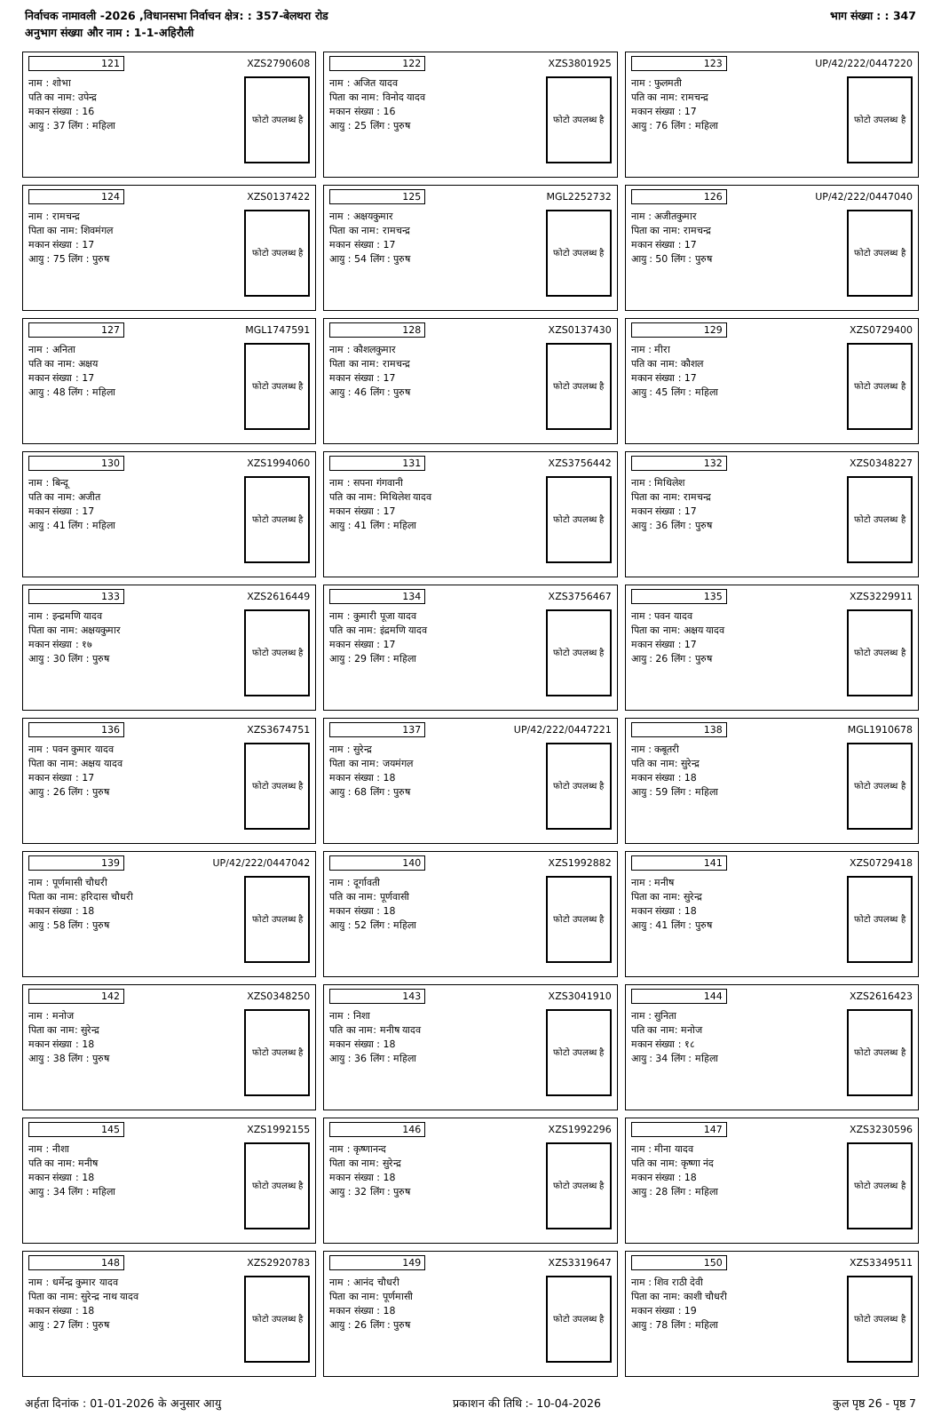निर्वाचक नामावली -2026 ,विधानसभा निर्वाचन क्षेत्र: : 357-बेलथरा रोड भाग संख्या : : 347
अनुभाग संख्या और नाम : 1-1-अहिरौली
| 121 XZS2790608 नाम : शोभा पति का नाम: उपेन्द्र मकान संख्या : 16 आयु : 37 लिंग : महिला फोटो उपलब्ध है | 122 XZS3801925 नाम : अजित यादव पिता का नाम: विनोद यादव मकान संख्या : 16 आयु : 25 लिंग : पुरुष फोटो उपलब्ध है | 123 UP/42/222/0447220 नाम : फुलमती पति का नाम: रामचन्द्र मकान संख्या : 17 आयु : 76 लिंग : महिला फोटो उपलब्ध है |
| 124 XZS0137422 नाम : रामचन्द्र पिता का नाम: शिवमंगल मकान संख्या : 17 आयु : 75 लिंग : पुरुष फोटो उपलब्ध है | 125 MGL2252732 नाम : अक्षयकुमार पिता का नाम: रामचन्द्र मकान संख्या : 17 आयु : 54 लिंग : पुरुष फोटो उपलब्ध है | 126 UP/42/222/0447040 नाम : अजीतकुमार पिता का नाम: रामचन्द्र मकान संख्या : 17 आयु : 50 लिंग : पुरुष फोटो उपलब्ध है |
| 127 MGL1747591 नाम : अनिता पति का नाम: अक्षय मकान संख्या : 17 आयु : 48 लिंग : महिला फोटो उपलब्ध है | 128 XZS0137430 नाम : कौशलकुमार पिता का नाम: रामचन्द्र मकान संख्या : 17 आयु : 46 लिंग : पुरुष फोटो उपलब्ध है | 129 XZS0729400 नाम : मीरा पति का नाम: कौशल मकान संख्या : 17 आयु : 45 लिंग : महिला फोटो उपलब्ध है |
| 130 XZS1994060 नाम : बिन्दू पति का नाम: अजीत मकान संख्या : 17 आयु : 41 लिंग : महिला फोटो उपलब्ध है | 131 XZS3756442 नाम : सपना गंगवानी पति का नाम: मिथिलेश यादव मकान संख्या : 17 आयु : 41 लिंग : महिला फोटो उपलब्ध है | 132 XZS0348227 नाम : मिथिलेश पिता का नाम: रामचन्द्र मकान संख्या : 17 आयु : 36 लिंग : पुरुष फोटो उपलब्ध है |
| 133 XZS2616449 नाम : इन्द्रमणि यादव पिता का नाम: अक्षयकुमार मकान संख्या : १७ आयु : 30 लिंग : पुरुष फोटो उपलब्ध है | 134 XZS3756467 नाम : कुमारी पूजा यादव पति का नाम: इंद्रमणि यादव मकान संख्या : 17 आयु : 29 लिंग : महिला फोटो उपलब्ध है | 135 XZS3229911 नाम : पवन यादव पिता का नाम: अक्षय यादव मकान संख्या : 17 आयु : 26 लिंग : पुरुष फोटो उपलब्ध है |
| 136 XZS3674751 नाम : पवन कुमार यादव पिता का नाम: अक्षय यादव मकान संख्या : 17 आयु : 26 लिंग : पुरुष फोटो उपलब्ध है | 137 UP/42/222/0447221 नाम : सुरेन्द्र पिता का नाम: जयमंगल मकान संख्या : 18 आयु : 68 लिंग : पुरुष फोटो उपलब्ध है | 138 MGL1910678 नाम : कबूतरी पति का नाम: सुरेन्द्र मकान संख्या : 18 आयु : 59 लिंग : महिला फोटो उपलब्ध है |
| 139 UP/42/222/0447042 नाम : पूर्णमासी चौधरी पिता का नाम: हरिदास चौधरी मकान संख्या : 18 आयु : 58 लिंग : पुरुष फोटो उपलब्ध है | 140 XZS1992882 नाम : दूर्गावती पति का नाम: पूर्णवासी मकान संख्या : 18 आयु : 52 लिंग : महिला फोटो उपलब्ध है | 141 XZS0729418 नाम : मनीष पिता का नाम: सुरेन्द्र मकान संख्या : 18 आयु : 41 लिंग : पुरुष फोटो उपलब्ध है |
| 142 XZS0348250 नाम : मनोज पिता का नाम: सुरेन्द्र मकान संख्या : 18 आयु : 38 लिंग : पुरुष फोटो उपलब्ध है | 143 XZS3041910 नाम : निशा पति का नाम: मनीष यादव मकान संख्या : 18 आयु : 36 लिंग : महिला फोटो उपलब्ध है | 144 XZS2616423 नाम : सुनिता पति का नाम: मनोज मकान संख्या : १८ आयु : 34 लिंग : महिला फोटो उपलब्ध है |
| 145 XZS1992155 नाम : नीशा पति का नाम: मनीष मकान संख्या : 18 आयु : 34 लिंग : महिला फोटो उपलब्ध है | 146 XZS1992296 नाम : कृष्णानन्द पिता का नाम: सुरेन्द्र मकान संख्या : 18 आयु : 32 लिंग : पुरुष फोटो उपलब्ध है | 147 XZS3230596 नाम : मीना यादव पति का नाम: कृष्णा नंद मकान संख्या : 18 आयु : 28 लिंग : महिला फोटो उपलब्ध है |
| 148 XZS2920783 नाम : धर्मेन्द्र कुमार यादव पिता का नाम: सुरेन्द्र नाथ यादव मकान संख्या : 18 आयु : 27 लिंग : पुरुष फोटो उपलब्ध है | 149 XZS3319647 नाम : आनंद चौधरी पिता का नाम: पूर्णमासी मकान संख्या : 18 आयु : 26 लिंग : पुरुष फोटो उपलब्ध है | 150 XZS3349511 नाम : शिव राठी देवी पिता का नाम: काशी चौधरी मकान संख्या : 19 आयु : 78 लिंग : महिला फोटो उपलब्ध है |
अर्हता दिनांक : 01-01-2026 के अनुसार आयु प्रकाशन की तिथि :- 10-04-2026 कुल पृष्ठ 26 - पृष्ठ 7